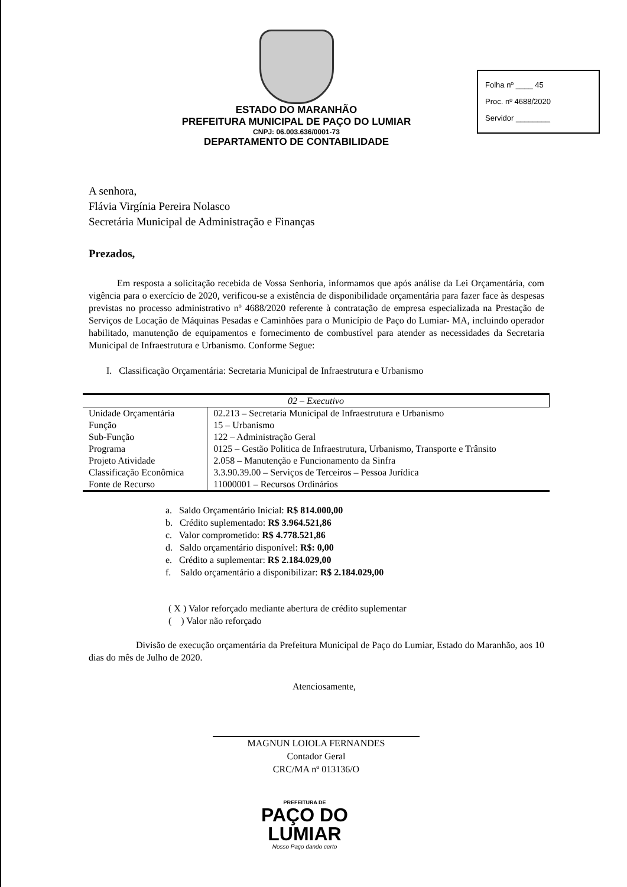ESTADO DO MARANHÃO
PREFEITURA MUNICIPAL DE PAÇO DO LUMIAR
CNPJ: 06.003.636/0001-73
DEPARTAMENTO DE CONTABILIDADE
Folha nº ____ 45
Proc. nº 4688/2020
Servidor ________
A senhora,
Flávia Virgínia Pereira Nolasco
Secretária Municipal de Administração e Finanças
Prezados,
Em resposta a solicitação recebida de Vossa Senhoria, informamos que após análise da Lei Orçamentária, com vigência para o exercício de 2020, verificou-se a existência de disponibilidade orçamentária para fazer face às despesas previstas no processo administrativo nº 4688/2020 referente à contratação de empresa especializada na Prestação de Serviços de Locação de Máquinas Pesadas e Caminhões para o Município de Paço do Lumiar- MA, incluindo operador habilitado, manutenção de equipamentos e fornecimento de combustível para atender as necessidades da Secretaria Municipal de Infraestrutura e Urbanismo. Conforme Segue:
I. Classificação Orçamentária: Secretaria Municipal de Infraestrutura e Urbanismo
| 02 – Executivo | |
| Unidade Orçamentária | 02.213 – Secretaria Municipal de Infraestrutura e Urbanismo |
| Função | 15 – Urbanismo |
| Sub-Função | 122 – Administração Geral |
| Programa | 0125 – Gestão Politica de Infraestrutura, Urbanismo, Transporte e Trânsito |
| Projeto Atividade | 2.058 – Manutenção e Funcionamento da Sinfra |
| Classificação Econômica | 3.3.90.39.00 – Serviços de Terceiros – Pessoa Jurídica |
| Fonte de Recurso | 11000001 – Recursos Ordinários |
a. Saldo Orçamentário Inicial: R$ 814.000,00
b. Crédito suplementado: R$ 3.964.521,86
c. Valor comprometido: R$ 4.778.521,86
d. Saldo orçamentário disponível: R$: 0,00
e. Crédito a suplementar: R$ 2.184.029,00
f. Saldo orçamentário a disponibilizar: R$ 2.184.029,00
( X ) Valor reforçado mediante abertura de crédito suplementar
( ) Valor não reforçado
Divisão de execução orçamentária da Prefeitura Municipal de Paço do Lumiar, Estado do Maranhão, aos 10 dias do mês de Julho de 2020.
Atenciosamente,
MAGNUN LOIOLA FERNANDES
Contador Geral
CRC/MA nº 013136/O
PREFEITURA DE
PAÇO DO
LUMIAR
Nosso Paço dando certo